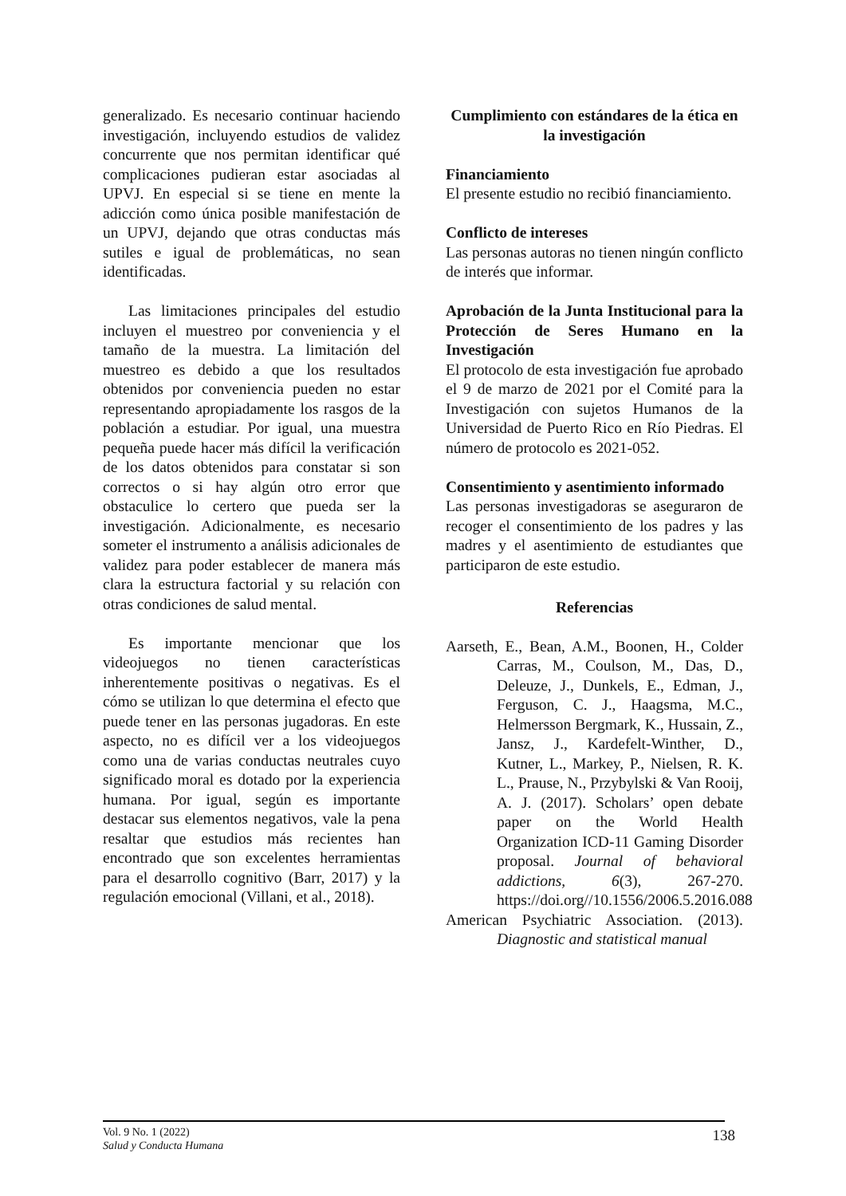generalizado. Es necesario continuar haciendo investigación, incluyendo estudios de validez concurrente que nos permitan identificar qué complicaciones pudieran estar asociadas al UPVJ. En especial si se tiene en mente la adicción como única posible manifestación de un UPVJ, dejando que otras conductas más sutiles e igual de problemáticas, no sean identificadas.
Las limitaciones principales del estudio incluyen el muestreo por conveniencia y el tamaño de la muestra. La limitación del muestreo es debido a que los resultados obtenidos por conveniencia pueden no estar representando apropiadamente los rasgos de la población a estudiar. Por igual, una muestra pequeña puede hacer más difícil la verificación de los datos obtenidos para constatar si son correctos o si hay algún otro error que obstaculice lo certero que pueda ser la investigación. Adicionalmente, es necesario someter el instrumento a análisis adicionales de validez para poder establecer de manera más clara la estructura factorial y su relación con otras condiciones de salud mental.
Es importante mencionar que los videojuegos no tienen características inherentemente positivas o negativas. Es el cómo se utilizan lo que determina el efecto que puede tener en las personas jugadoras. En este aspecto, no es difícil ver a los videojuegos como una de varias conductas neutrales cuyo significado moral es dotado por la experiencia humana. Por igual, según es importante destacar sus elementos negativos, vale la pena resaltar que estudios más recientes han encontrado que son excelentes herramientas para el desarrollo cognitivo (Barr, 2017) y la regulación emocional (Villani, et al., 2018).
Cumplimiento con estándares de la ética en la investigación
Financiamiento
El presente estudio no recibió financiamiento.
Conflicto de intereses
Las personas autoras no tienen ningún conflicto de interés que informar.
Aprobación de la Junta Institucional para la Protección de Seres Humano en la Investigación
El protocolo de esta investigación fue aprobado el 9 de marzo de 2021 por el Comité para la Investigación con sujetos Humanos de la Universidad de Puerto Rico en Río Piedras. El número de protocolo es 2021-052.
Consentimiento y asentimiento informado
Las personas investigadoras se aseguraron de recoger el consentimiento de los padres y las madres y el asentimiento de estudiantes que participaron de este estudio.
Referencias
Aarseth, E., Bean, A.M., Boonen, H., Colder Carras, M., Coulson, M., Das, D., Deleuze, J., Dunkels, E., Edman, J., Ferguson, C. J., Haagsma, M.C., Helmersson Bergmark, K., Hussain, Z., Jansz, J., Kardefelt-Winther, D., Kutner, L., Markey, P., Nielsen, R. K. L., Prause, N., Przybylski & Van Rooij, A. J. (2017). Scholars’ open debate paper on the World Health Organization ICD-11 Gaming Disorder proposal. Journal of behavioral addictions, 6(3), 267-270. https://doi.org//10.1556/2006.5.2016.088
American Psychiatric Association. (2013). Diagnostic and statistical manual
Vol. 9 No. 1 (2022)
Salud y Conducta Humana
138